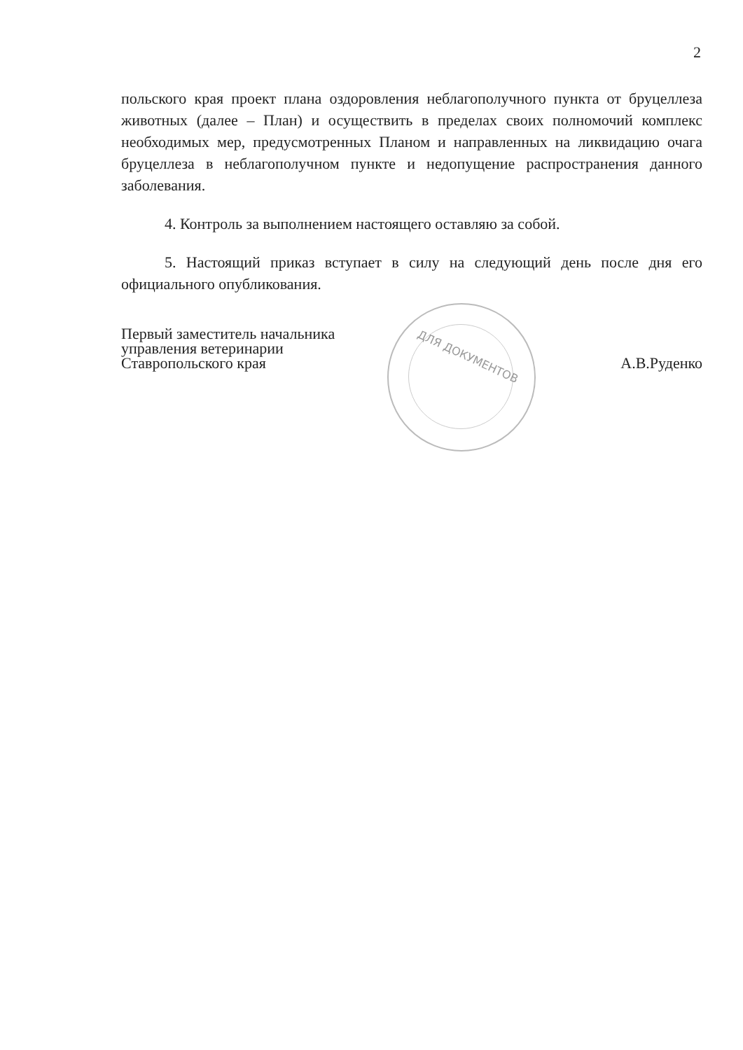2
польского края проект плана оздоровления неблагополучного пункта от бруцеллеза животных (далее – План) и осуществить в пределах своих полномочий комплекс необходимых мер, предусмотренных Планом и направленных на ликвидацию очага бруцеллеза в неблагополучном пункте и недопущение распространения данного заболевания.
4. Контроль за выполнением настоящего оставляю за собой.
5. Настоящий приказ вступает в силу на следующий день после дня его официального опубликования.
ДЛЯ ДОКУМЕНТОВ
Первый заместитель начальника
управления ветеринарии
Ставропольского края
А.В.Руденко